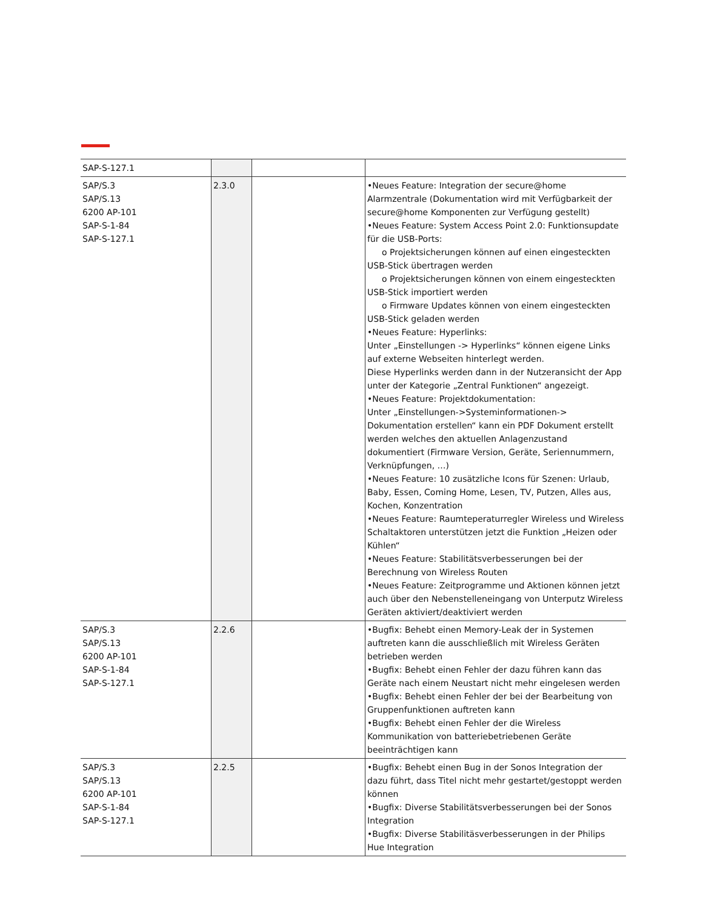| SAP-S-127.1 | | | |
| SAP/S.3 SAP/S.13 6200 AP-101 SAP-S-1-84 SAP-S-127.1 | 2.3.0 | | •Neues Feature: Integration der secure@home Alarmzentrale (Dokumentation wird mit Verfügbarkeit der secure@home Komponenten zur Verfügung gestellt) •Neues Feature: System Access Point 2.0: Funktionsupdate für die USB-Ports: o Projektsicherungen können auf einen eingesteckten USB-Stick übertragen werden o Projektsicherungen können von einem eingesteckten USB-Stick importiert werden o Firmware Updates können von einem eingesteckten USB-Stick geladen werden •Neues Feature: Hyperlinks: Unter „Einstellungen -> Hyperlinks“ können eigene Links auf externe Webseiten hinterlegt werden. Diese Hyperlinks werden dann in der Nutzeransicht der App unter der Kategorie „Zentral Funktionen“ angezeigt. •Neues Feature: Projektdokumentation: Unter „Einstellungen->Systeminformationen-> Dokumentation erstellen“ kann ein PDF Dokument erstellt werden welches den aktuellen Anlagenzustand dokumentiert (Firmware Version, Geräte, Seriennummern, Verknüpfungen, …) •Neues Feature: 10 zusätzliche Icons für Szenen: Urlaub, Baby, Essen, Coming Home, Lesen, TV, Putzen, Alles aus, Kochen, Konzentration •Neues Feature: Raumteperaturregler Wireless und Wireless Schaltaktoren unterstützen jetzt die Funktion „Heizen oder Kühlen“ •Neues Feature: Stabilitätsverbesserungen bei der Berechnung von Wireless Routen •Neues Feature: Zeitprogramme und Aktionen können jetzt auch über den Nebenstelleneingang von Unterputz Wireless Geräten aktiviert/deaktiviert werden |
| SAP/S.3 SAP/S.13 6200 AP-101 SAP-S-1-84 SAP-S-127.1 | 2.2.6 | | •Bugfix: Behebt einen Memory-Leak der in Systemen auftreten kann die ausschließlich mit Wireless Geräten betrieben werden •Bugfix: Behebt einen Fehler der dazu führen kann das Geräte nach einem Neustart nicht mehr eingelesen werden •Bugfix: Behebt einen Fehler der bei der Bearbeitung von Gruppenfunktionen auftreten kann •Bugfix: Behebt einen Fehler der die Wireless Kommunikation von batteriebetriebenen Geräte beeinträchtigen kann |
| SAP/S.3 SAP/S.13 6200 AP-101 SAP-S-1-84 SAP-S-127.1 | 2.2.5 | | •Bugfix: Behebt einen Bug in der Sonos Integration der dazu führt, dass Titel nicht mehr gestartet/gestoppt werden können •Bugfix: Diverse Stabilitätsverbesserungen bei der Sonos Integration •Bugfix: Diverse Stabilitäsverbesserungen in der Philips Hue Integration |